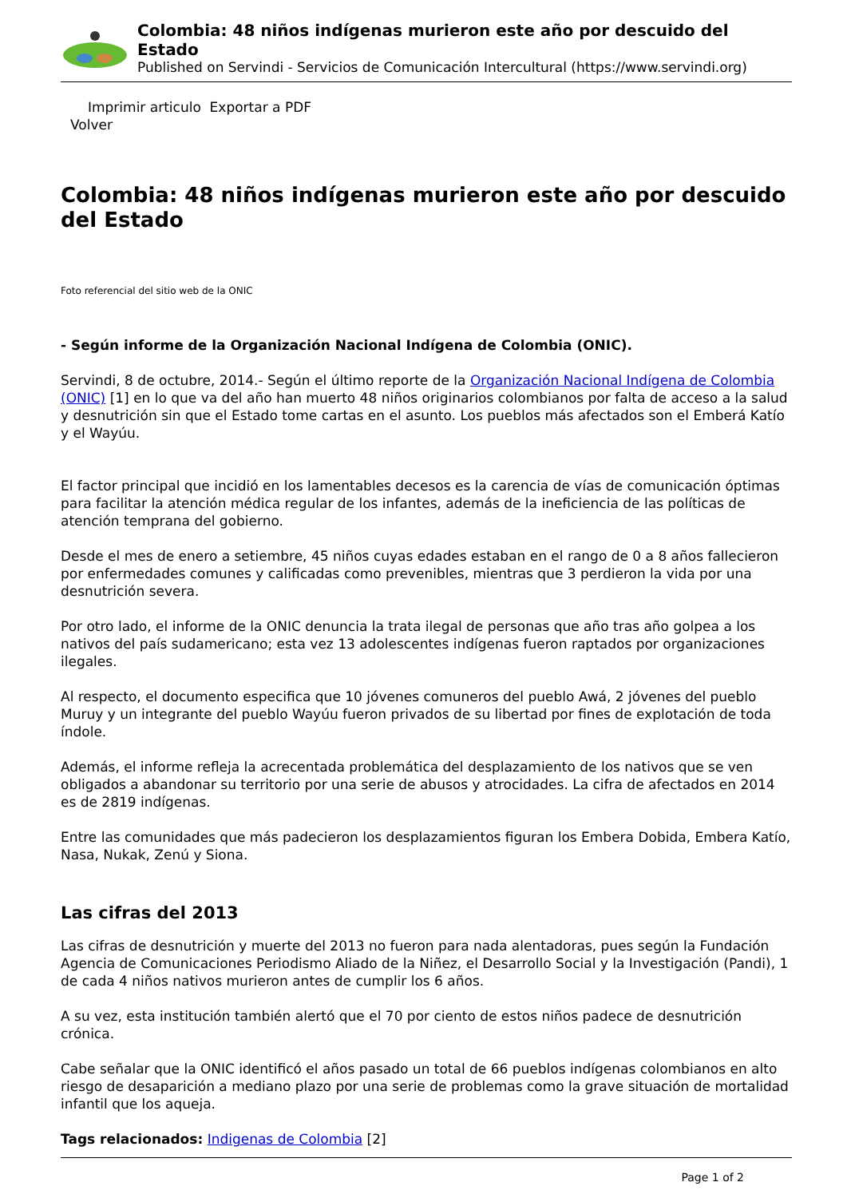Colombia: 48 niños indígenas murieron este año por descuido del Estado
Published on Servindi - Servicios de Comunicación Intercultural (https://www.servindi.org)
Imprimir articulo Exportar a PDF
Volver
Colombia: 48 niños indígenas murieron este año por descuido del Estado
Foto referencial del sitio web de la ONIC
- Según informe de la Organización Nacional Indígena de Colombia (ONIC).
Servindi, 8 de octubre, 2014.- Según el último reporte de la Organización Nacional Indígena de Colombia (ONIC) [1] en lo que va del año han muerto 48 niños originarios colombianos por falta de acceso a la salud y desnutrición sin que el Estado tome cartas en el asunto. Los pueblos más afectados son el Emberá Katío y el Wayúu.
El factor principal que incidió en los lamentables decesos es la carencia de vías de comunicación óptimas para facilitar la atención médica regular de los infantes, además de la ineficiencia de las políticas de atención temprana del gobierno.
Desde el mes de enero a setiembre, 45 niños cuyas edades estaban en el rango de 0 a 8 años fallecieron por enfermedades comunes y calificadas como prevenibles, mientras que 3 perdieron la vida por una desnutrición severa.
Por otro lado, el informe de la ONIC denuncia la trata ilegal de personas que año tras año golpea a los nativos del país sudamericano; esta vez 13 adolescentes indígenas fueron raptados por organizaciones ilegales.
Al respecto, el documento especifica que 10 jóvenes comuneros del pueblo Awá, 2 jóvenes del pueblo Muruy y un integrante del pueblo Wayúu fueron privados de su libertad por fines de explotación de toda índole.
Además, el informe refleja la acrecentada problemática del desplazamiento de los nativos que se ven obligados a abandonar su territorio por una serie de abusos y atrocidades. La cifra de afectados en 2014 es de 2819 indígenas.
Entre las comunidades que más padecieron los desplazamientos figuran los Embera Dobida, Embera Katío, Nasa, Nukak, Zenú y Siona.
Las cifras del 2013
Las cifras de desnutrición y muerte del 2013 no fueron para nada alentadoras, pues según la Fundación Agencia de Comunicaciones Periodismo Aliado de la Niñez, el Desarrollo Social y la Investigación (Pandi), 1 de cada 4 niños nativos murieron antes de cumplir los 6 años.
A su vez, esta institución también alertó que el 70 por ciento de estos niños padece de desnutrición crónica.
Cabe señalar que la ONIC identificó el años pasado un total de 66 pueblos indígenas colombianos en alto riesgo de desaparición a mediano plazo por una serie de problemas como la grave situación de mortalidad infantil que los aqueja.
Tags relacionados: Indigenas de Colombia [2]
Page 1 of 2